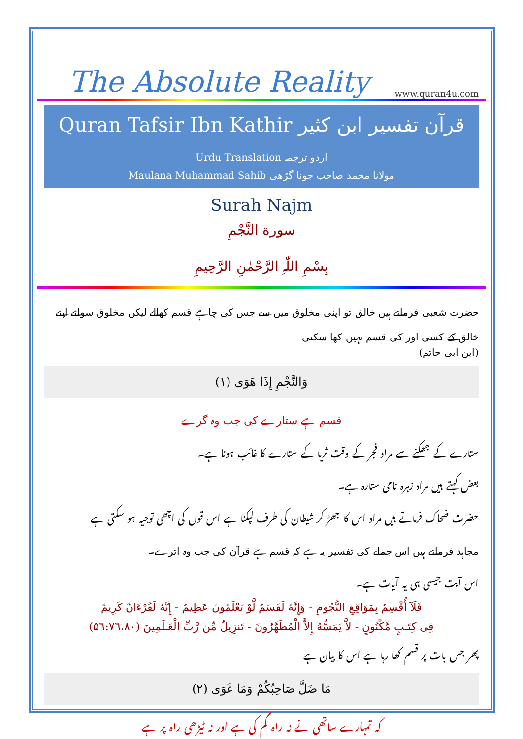The Absolute Reality www.quran4u.com
Quran Tafsir Ibn Kathir قرآن تفسیر ابن کثیر
Urdu Translation اردو ترجمہ
Maulana Muhammad Sahib مولانا محمد صاحب جونا گڑھی
Surah Najm
سورة النَّجْمِ
بِسْمِ اللّٰہِ الرَّحْمٰنِ الرَّحِيمِ
حضرت شعبی فرماتے ہیں خالق تو اپنی مخلوق میں سے جس کی چاہے قسم کھالے لیکن مخلوق سوائے اپنے خالق کے کسی اور کی قسم نہیں کھا سکتی
(ابن ابی حاتم)
وَالنَّجْمِ إِذَا هَوَى (١)
قسم ہے ستارے کی جب وہ گرے
ستارے کے جھکنے سے مراد فجر کے وقت ثریا کے ستارے کا غائب ہونا ہے۔
بعض کہتے ہیں مراد زہرہ نامی ستارہ ہے۔
حضرت ضحاک فرماتے ہیں مراد اس کا جھڑ کر شیطان کی طرف لپکنا ہے اس قول کی اچھی توجیہ ہو سکتی ہے
مجاہد فرماتے ہیں اس جملے کی تفسیر یہ ہے کہ قسم ہے قرآن کی جب وہ اترے۔
اس آیت جیسی ہی یہ آیات ہے۔
فَلَآ أُقْسِمُ بِمَوَاقِعِ النُّجُومِ - وَإِنَّهُ لَقَسَمٌ لَّوْ تَعْلَمُونَ عَظِيمٌ - إِنَّهُ لَقُرْءَانٌ كَرِيمٌ
فِى كِتَـبٍ مَّكْنُونٍ - لاَّ يَمَسُّهُ إِلاَّ الْمُطَهَّرُونَ - تَنزِيلٌ مِّن رَّبِّ الْعَـلَمِينَ (۵٦:٧٦،٨٠)
پھر جس بات پر قسم کھا رہا ہے اس کا بیان ہے
مَا ضَلَّ صَاحِبُكُمْ وَمَا غَوَى (٢)
کہ تمہارے ساتھی نے نہ راہ گم کی ہے اور نہ ٹیڑھی راہ پر ہے